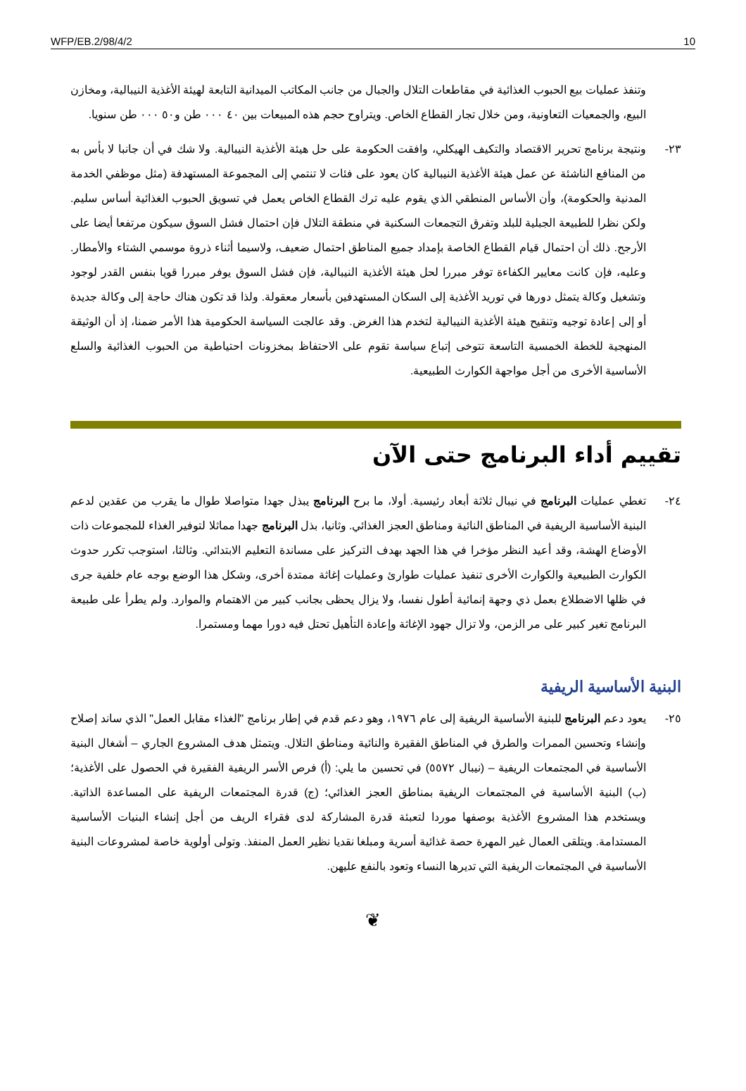WFP/EB.2/98/4/2 10
وتنفذ عمليات بيع الحبوب الغذائية في مقاطعات التلال والجبال من جانب المكاتب الميدانية التابعة لهيئة الأغذية النيبالية، ومخازن البيع، والجمعيات التعاونية، ومن خلال تجار القطاع الخاص. ويتراوح حجم هذه المبيعات بين ٤٠ ٠٠٠ طن و٥٠ ٠٠٠ طن سنويا.
٢٣- ونتيجة برنامج تحرير الاقتصاد والتكيف الهيكلي، وافقت الحكومة على حل هيئة الأغذية النيبالية. ولا شك في أن جانبا لا بأس به من المنافع الناشئة عن عمل هيئة الأغذية النيبالية كان يعود على فئات لا تنتمي إلى المجموعة المستهدفة (مثل موظفي الخدمة المدنية والحكومة)، وأن الأساس المنطقي الذي يقوم عليه ترك القطاع الخاص يعمل في تسويق الحبوب الغذائية أساس سليم. ولكن نظرا للطبيعة الجبلية للبلد وتفرق التجمعات السكنية في منطقة التلال فإن احتمال فشل السوق سيكون مرتفعا أيضا على الأرجح. ذلك أن احتمال قيام القطاع الخاصة بإمداد جميع المناطق احتمال ضعيف، ولاسيما أثناء ذروة موسمي الشتاء والأمطار. وعليه، فإن كانت معايير الكفاءة توفر مبررا لحل هيئة الأغذية النيبالية، فإن فشل السوق يوفر مبررا قويا بنفس القدر لوجود وتشغيل وكالة يتمثل دورها في توريد الأغذية إلى السكان المستهدفين بأسعار معقولة. ولذا قد تكون هناك حاجة إلى وكالة جديدة أو إلى إعادة توجيه وتنقيح هيئة الأغذية النيبالية لتخدم هذا الغرض. وقد عالجت السياسة الحكومية هذا الأمر ضمنا، إذ أن الوثيقة المنهجية للخطة الخمسية التاسعة تتوخى إتباع سياسة تقوم على الاحتفاظ بمخزونات احتياطية من الحبوب الغذائية والسلع الأساسية الأخرى من أجل مواجهة الكوارث الطبيعية.
تقييم أداء البرنامج حتى الآن
٢٤- تغطي عمليات البرنامج في نيبال ثلاثة أبعاد رئيسية. أولا، ما برح البرنامج يبذل جهدا متواصلا طوال ما يقرب من عقدين لدعم البنية الأساسية الريفية في المناطق النائية ومناطق العجز الغذائي. وثانيا، بذل البرنامج جهدا مماثلا لتوفير الغذاء للمجموعات ذات الأوضاع الهشة، وقد أعيد النظر مؤخرا في هذا الجهد بهدف التركيز على مساندة التعليم الابتدائي. وثالثا، استوجب تكرر حدوث الكوارث الطبيعية والكوارث الأخرى تنفيذ عمليات طوارئ وعمليات إغاثة ممتدة أخرى، وشكل هذا الوضع بوجه عام خلفية جرى في ظلها الاضطلاع بعمل ذي وجهة إنمائية أطول نفسا، ولا يزال يحظى بجانب كبير من الاهتمام والموارد. ولم يطرأ على طبيعة البرنامج تغير كبير على مر الزمن، ولا تزال جهود الإغاثة وإعادة التأهيل تحتل فيه دورا مهما ومستمرا.
البنية الأساسية الريفية
٢٥- يعود دعم البرنامج للبنية الأساسية الريفية إلى عام ١٩٧٦، وهو دعم قدم في إطار برنامج "الغذاء مقابل العمل" الذي ساند إصلاح وإنشاء وتحسين الممرات والطرق في المناطق الفقيرة والنائية ومناطق التلال. ويتمثل هدف المشروع الجاري – أشغال البنية الأساسية في المجتمعات الريفية – (نيبال ٥٥٧٢) في تحسين ما يلي: (أ) فرص الأسر الريفية الفقيرة في الحصول على الأغذية؛ (ب) البنية الأساسية في المجتمعات الريفية بمناطق العجز الغذائي؛ (ج) قدرة المجتمعات الريفية على المساعدة الذاتية. ويستخدم هذا المشروع الأغذية بوصفها موردا لتعبئة قدرة المشاركة لدى فقراء الريف من أجل إنشاء البنيات الأساسية المستدامة. ويتلقى العمال غير المهرة حصة غذائية أسرية ومبلغا نقديا نظير العمل المنفذ. وتولى أولوية خاصة لمشروعات البنية الأساسية في المجتمعات الريفية التي تديرها النساء وتعود بالنفع عليهن.
❦